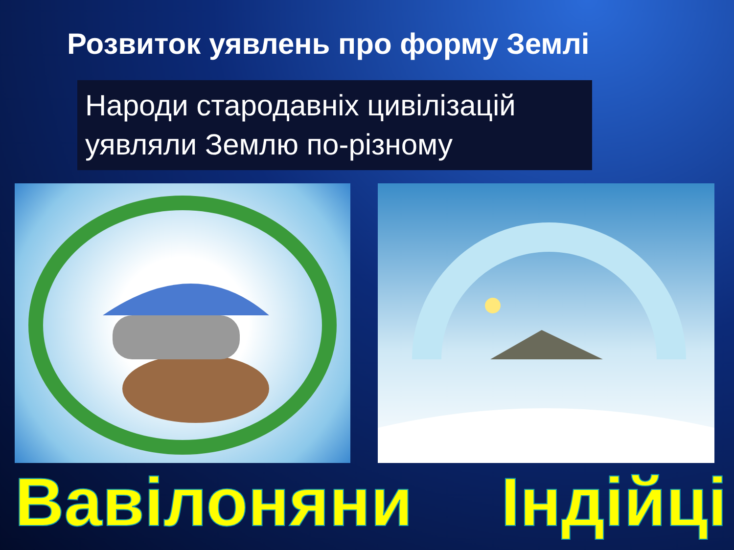Розвиток уявлень про форму Землі
Народи стародавніх цивілізацій уявляли Землю по-різному
Вавілоняни Індійці